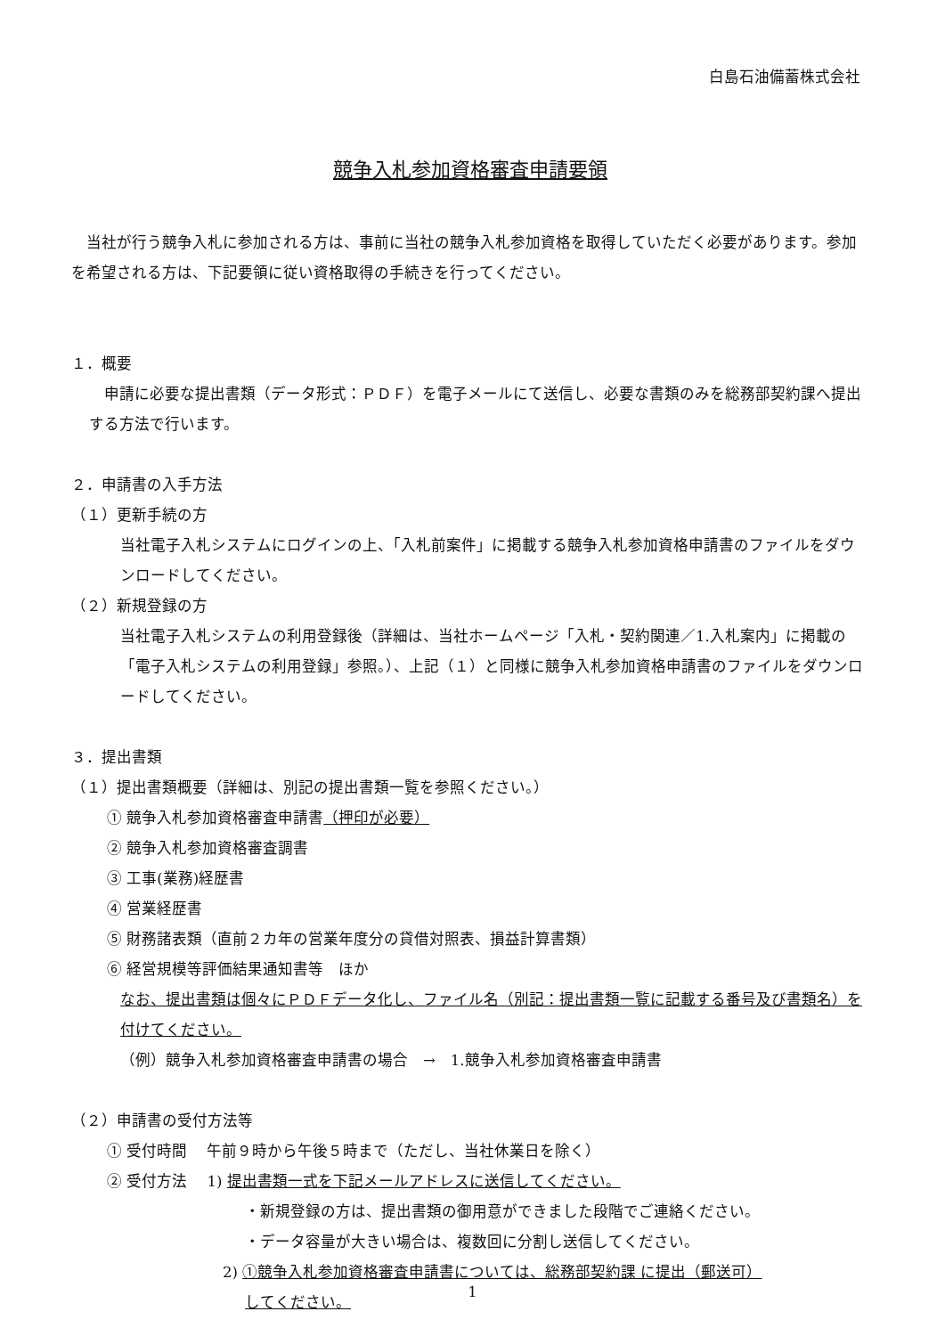白島石油備蓄株式会社
競争入札参加資格審査申請要領
当社が行う競争入札に参加される方は、事前に当社の競争入札参加資格を取得していただく必要があります。参加を希望される方は、下記要領に従い資格取得の手続きを行ってください。
１．概要
申請に必要な提出書類（データ形式：ＰＤＦ）を電子メールにて送信し、必要な書類のみを総務部契約課へ提出する方法で行います。
２．申請書の入手方法
（１）更新手続の方
当社電子入札システムにログインの上、「入札前案件」に掲載する競争入札参加資格申請書のファイルをダウンロードしてください。
（２）新規登録の方
当社電子入札システムの利用登録後（詳細は、当社ホームページ「入札・契約関連／1.入札案内」に掲載の「電子入札システムの利用登録」参照。）、上記（１）と同様に競争入札参加資格申請書のファイルをダウンロードしてください。
３．提出書類
（１）提出書類概要（詳細は、別記の提出書類一覧を参照ください。）
① 競争入札参加資格審査申請書（押印が必要）
② 競争入札参加資格審査調書
③ 工事(業務)経歴書
④ 営業経歴書
⑤ 財務諸表類（直前２カ年の営業年度分の貸借対照表、損益計算書類）
⑥ 経営規模等評価結果通知書等　ほか
なお、提出書類は個々にＰＤＦデータ化し、ファイル名（別記：提出書類一覧に記載する番号及び書類名）を付けてください。
（例）競争入札参加資格審査申請書の場合　→　1.競争入札参加資格審査申請書
（２）申請書の受付方法等
① 受付時間　 午前９時から午後５時まで（ただし、当社休業日を除く）
② 受付方法　 1) 提出書類一式を下記メールアドレスに送信してください。
・新規登録の方は、提出書類の御用意ができました段階でご連絡ください。
・データ容量が大きい場合は、複数回に分割し送信してください。
2) ①競争入札参加資格審査申請書については、総務部契約課 に提出（郵送可）
してください。
1